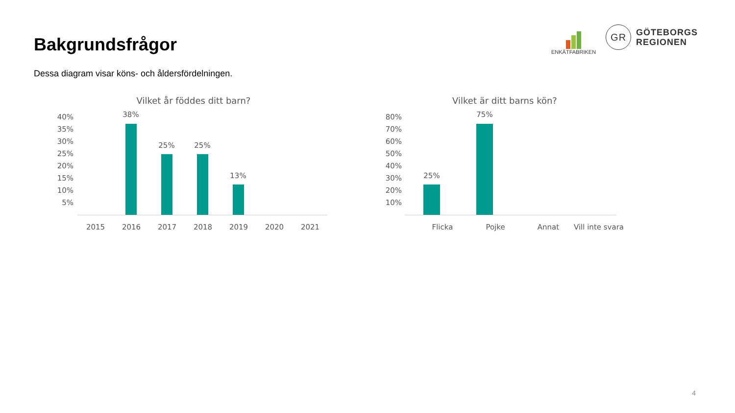Bakgrundsfrågor
Dessa diagram visar köns- och åldersfördelningen.
ENKÄTFABRIKEN
GR
GÖTEBORGS
REGIONEN
Vilket år föddes ditt barn?
40%
35%
30%
25%
20%
15%
10%
5%
38%
25% 25%
13%
2015 2016 2017 2018 2019 2020 2021
Vilket är ditt barns kön?
80%
70%
60%
50%
40%
30%
20%
10%
25%
75%
Flicka Pojke Annat
Vill inte svara
4